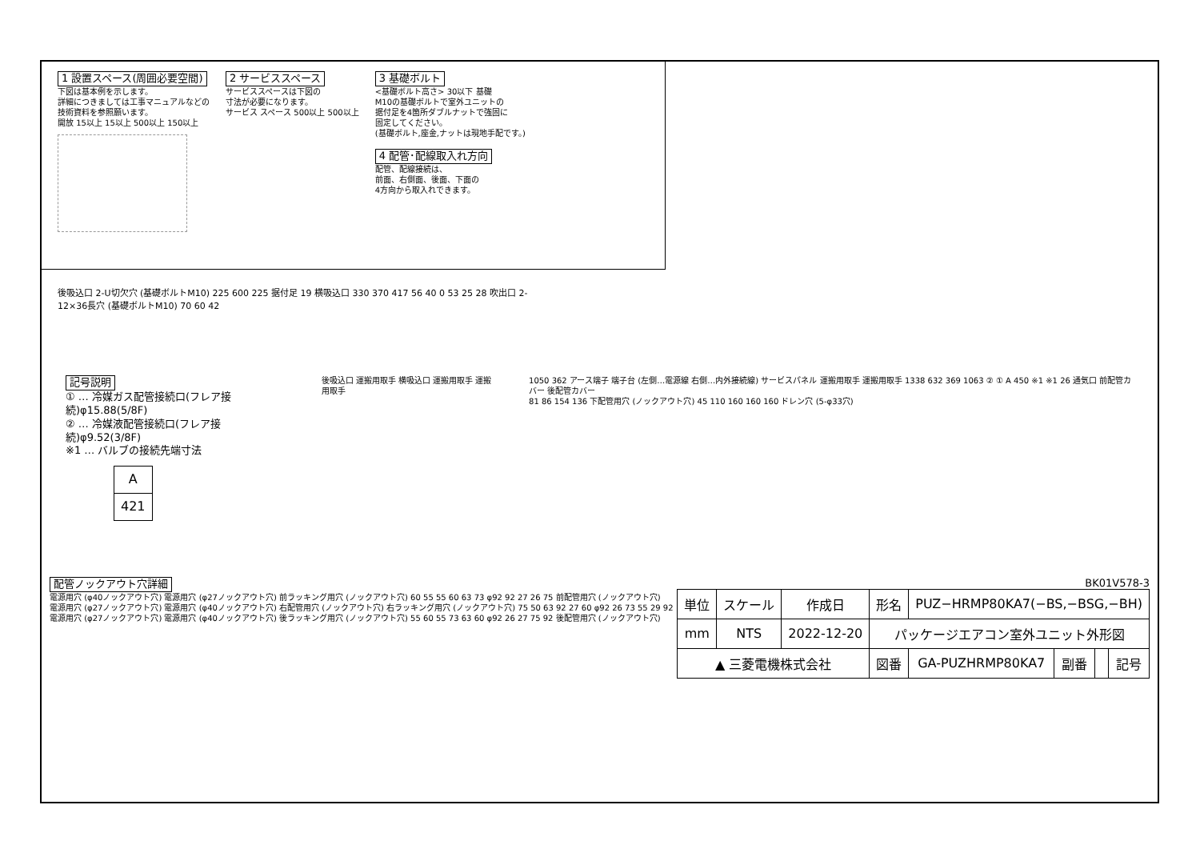1 設置スペース(周囲必要空間)
下図は基本例を示します。
詳細につきましては工事マニュアルなどの
技術資料を参照願います。
開放 15以上 15以上 500以上 150以上
2 サービススペース
サービススペースは下図の
寸法が必要になります。
サービス スペース 500以上 500以上
3 基礎ボルト
<基礎ボルト高さ> 30以下 基礎
M10の基礎ボルトで室外ユニットの
据付足を4箇所ダブルナットで強固に
固定してください。
(基礎ボルト,座金,ナットは現地手配です。)
4 配管･配線取入れ方向
配管、配線接続は、
前面、右側面、後面、下面の
4方向から取入れできます。
後吸込口 2-U切欠穴 (基礎ボルトM10) 225 600 225 据付足 19 横吸込口 330 370 417 56 40 0 53 25 28 吹出口 2-12×36長穴 (基礎ボルトM10) 70 60 42
記号説明
① … 冷媒ガス配管接続口(フレア接続)φ15.88(5/8F)
② … 冷媒液配管接続口(フレア接続)φ9.52(3/8F)
※1 … バルブの接続先端寸法
| A |
| 421 |
後吸込口 運搬用取手 横吸込口 運搬用取手 運搬用取手
1050 362 アース端子 端子台 (左側…電源線 右側…内外接続線) サービスパネル 運搬用取手 運搬用取手 1338 632 369 1063 ② ① A 450 ※1 ※1 26 通気口 前配管カバー 後配管カバー
81 86 154 136 下配管用穴 (ノックアウト穴) 45 110 160 160 160 ドレン穴 (5-φ33穴)
配管ノックアウト穴詳細
電源用穴 (φ40ノックアウト穴) 電源用穴 (φ27ノックアウト穴) 前ラッキング用穴 (ノックアウト穴) 60 55 55 60 63 73 φ92 92 27 26 75 前配管用穴 (ノックアウト穴)
電源用穴 (φ27ノックアウト穴) 電源用穴 (φ40ノックアウト穴) 右配管用穴 (ノックアウト穴) 右ラッキング用穴 (ノックアウト穴) 75 50 63 92 27 60 φ92 26 73 55 29 92
電源用穴 (φ27ノックアウト穴) 電源用穴 (φ40ノックアウト穴) 後ラッキング用穴 (ノックアウト穴) 55 60 55 73 63 60 φ92 26 27 75 92 後配管用穴 (ノックアウト穴)
BK01V578-3
| 単位 | スケール | 作成日 | 形名 | PUZ−HRMP80KA7(−BS,−BSG,−BH) | | | |
| mm | NTS | 2022-12-20 | パッケージエアコン室外ユニット外形図 | | | | |
| ▲ 三菱電機株式会社 | | | 図番 | GA-PUZHRMP80KA7 | 副番 | | 記号 |